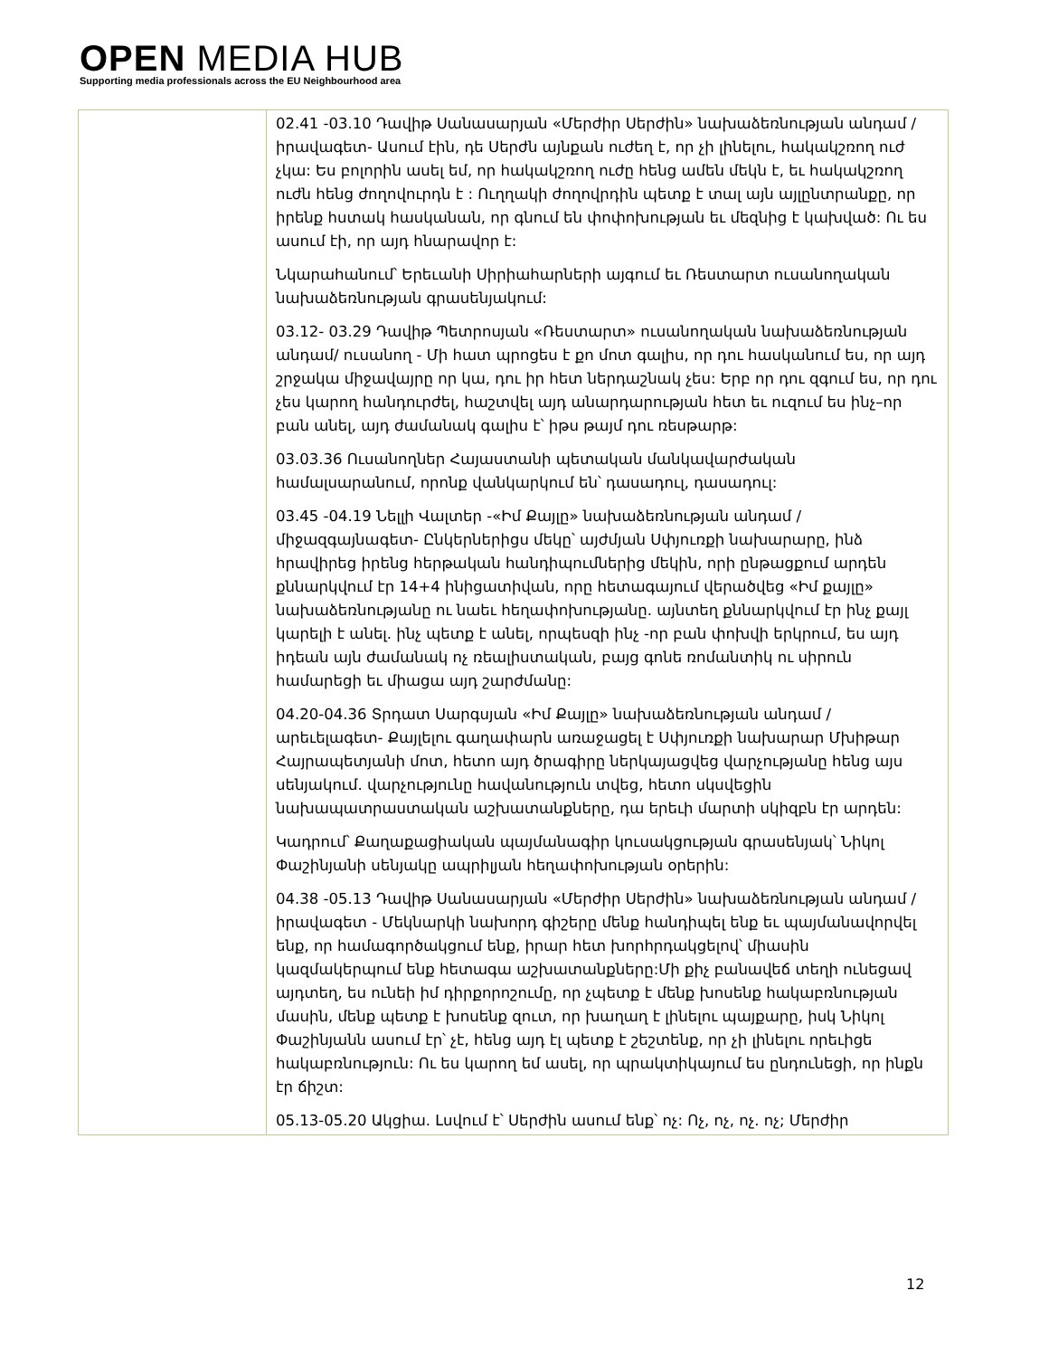OPEN MEDIA HUB
Supporting media professionals across the EU Neighbourhood area
| | 02.41 -03.10 Դավիթ Սանասարյան «Մերժիր Սերժին» նախաձեռնության անդամ / իրավագետ- Ասում էին, դե Սերժն այնքան ուժեղ է, որ չի լինելու, հակակշռող ուժ չկա: Ես բոլորին ասել եմ, որ հակակշռող ուժը հենց ամեն մեկն է, եւ հակակշռող ուժն հենց ժողովուրդն է : Ուղղակի ժողովրդին պետք է տալ այն այլընտրանքը, որ իրենք հստակ հասկանան, որ գնում են փոփոխության եւ մեզնից է կախված: Ու ես ասում էի, որ այդ հնարավոր է: Նկարահանում՝ Երեւանի Սիրիահարների այգում եւ Ռեստարտ ուսանողական նախաձեռնության գրասենյակում: 03.12- 03.29 Դավիթ Պետրոսյան «Ռեստարտ» ուսանողական նախաձեռնության անդամ/ ուսանող - Մի հատ պրոցես է քո մոտ գալիս, որ դու հասկանում ես, որ այդ շրջակա միջավայրը որ կա, դու իր հետ ներդաշնակ չես: Երբ որ դու զգում ես, որ դու չես կարող հանդուրժել, հաշտվել այդ անարդարության հետ եւ ուզում ես ինչ–որ բան անել, այդ ժամանակ գալիս է՝ իթս թայմ դու ռեսթարթ: 03.03.36 Ուսանողներ Հայաստանի պետական մանկավարժական համալսարանում, որոնք վանկարկում են՝ դասադուլ, դասադուլ: 03.45 -04.19 Նելլի Վալտեր -«Իմ Քայլը» նախաձեռնության անդամ / միջազգայնագետ- Ընկերներիցս մեկը՝ այժմյան Սփյուռքի նախարարը, ինձ հրավիրեց իրենց հերթական հանդիպումներից մեկին, որի ընթացքում արդեն քննարկվում էր 14+4 ինիցատիվան, որը հետագայում վերածվեց «Իմ քայլը» նախաձեռնությանը ու նաեւ հեղափոխությանը. այնտեղ քննարկվում էր ինչ քայլ կարելի է անել. ինչ պետք է անել, որպեսզի ինչ -որ բան փոխվի երկրում, ես այդ իդեան այն ժամանակ ոչ ռեալիստական, բայց գոնե ռոմանտիկ ու սիրուն համարեցի եւ միացա այդ շարժմանը: 04.20-04.36 Տրդատ Սարգսյան «Իմ Քայլը» նախաձեռնության անդամ / արեւելագետ- Քայլելու գաղափարն առաջացել է Սփյուռքի նախարար Մխիթար Հայրապետյանի մոտ, հետո այդ ծրագիրը ներկայացվեց վարչությանը հենց այս սենյակում. վարչությունը հավանություն տվեց, հետո սկսվեցին նախապատրաստական աշխատանքները, դա երեւի մարտի սկիզբն էր արդեն: Կադրում՝ Քաղաքացիական պայմանագիր կուսակցության գրասենյակ՝ Նիկոլ Փաշինյանի սենյակը ապրիլյան հեղափոխության օրերին: 04.38 -05.13 Դավիթ Սանասարյան «Մերժիր Սերժին» նախաձեռնության անդամ / իրավագետ - Մեկնարկի նախորդ գիշերը մենք հանդիպել ենք եւ պայմանավորվել ենք, որ համագործակցում ենք, իրար հետ խորհրդակցելով՝ միասին կազմակերպում ենք հետագա աշխատանքները:Մի քիչ բանավեճ տեղի ունեցավ այդտեղ, ես ունեի իմ դիրքորոշումը, որ չպետք է մենք խոսենք հակաբռնության մասին, մենք պետք է խոսենք զուտ, որ խաղաղ է լինելու պայքարը, իսկ Նիկոլ Փաշինյանն ասում էր՝ չէ, հենց այդ էլ պետք է շեշտենք, որ չի լինելու որեւիցե հակաբռնություն: Ու ես կարող եմ ասել, որ պրակտիկայում ես ընդունեցի, որ ինքն էր ճիշտ: 05.13-05.20 Ակցիա. Լսվում է՝ Սերժին ասում ենք՝ ոչ: Ոչ, ոչ, ոչ. ոչ; Մերժիր |
12